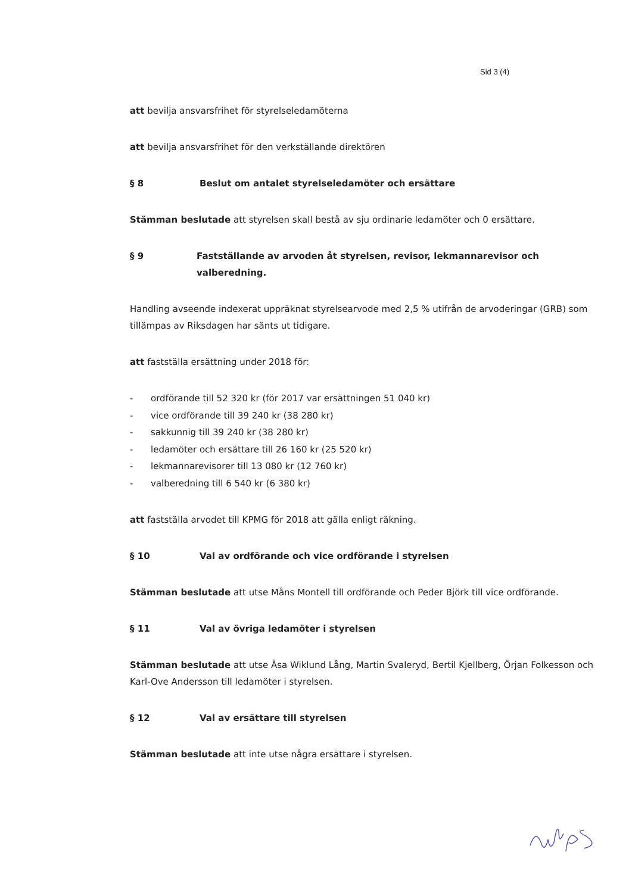Sid 3 (4)
att bevilja ansvarsfrihet för styrelseledamöterna
att bevilja ansvarsfrihet för den verkställande direktören
§ 8 Beslut om antalet styrelseledamöter och ersättare
Stämman beslutade att styrelsen skall bestå av sju ordinarie ledamöter och 0 ersättare.
§ 9 Fastställande av arvoden åt styrelsen, revisor, lekmannarevisor och valberedning.
Handling avseende indexerat uppräknat styrelsearvode med 2,5 % utifrån de arvoderingar (GRB) som tillämpas av Riksdagen har sänts ut tidigare.
att fastställa ersättning under 2018 för:
- ordförande till 52 320 kr (för 2017 var ersättningen 51 040 kr)
- vice ordförande till 39 240 kr (38 280 kr)
- sakkunnig till 39 240 kr (38 280 kr)
- ledamöter och ersättare till 26 160 kr (25 520 kr)
- lekmannarevisorer till 13 080 kr (12 760 kr)
- valberedning till 6 540 kr (6 380 kr)
att fastställa arvodet till KPMG för 2018 att gälla enligt räkning.
§ 10 Val av ordförande och vice ordförande i styrelsen
Stämman beslutade att utse Måns Montell till ordförande och Peder Björk till vice ordförande.
§ 11 Val av övriga ledamöter i styrelsen
Stämman beslutade att utse Åsa Wiklund Lång, Martin Svaleryd, Bertil Kjellberg, Örjan Folkesson och Karl-Ove Andersson till ledamöter i styrelsen.
§ 12 Val av ersättare till styrelsen
Stämman beslutade att inte utse några ersättare i styrelsen.